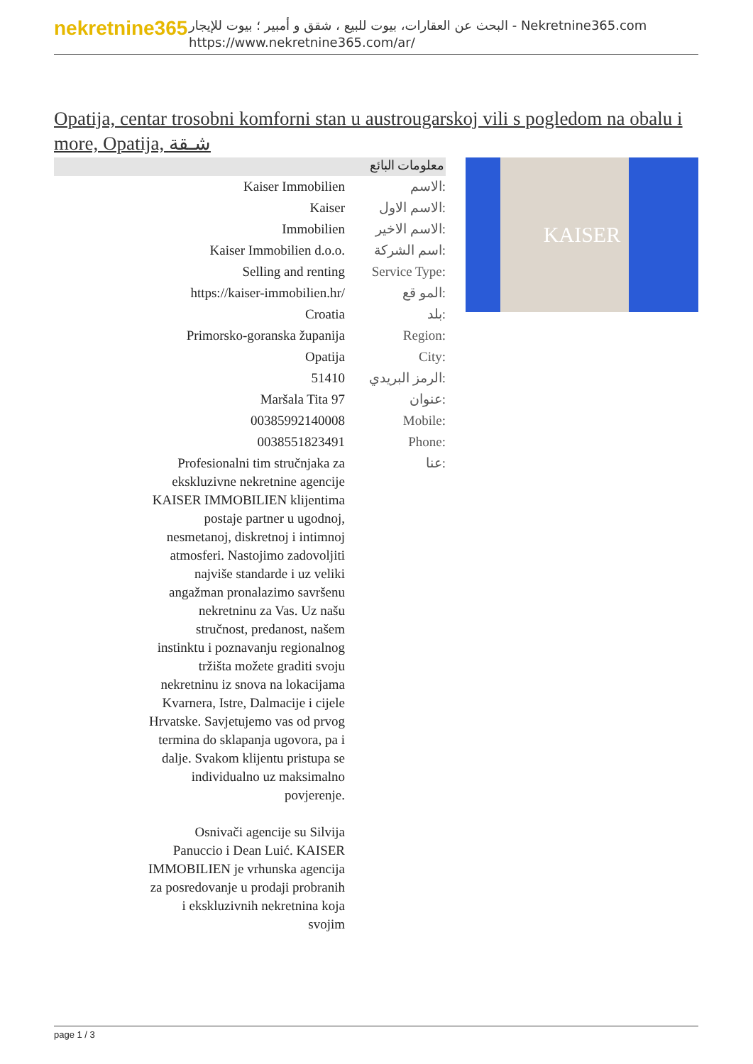nekretnine365
البحث عن العقارات، بيوت للبيع ، شقق و أمبير ؛ بيوت للإيجار - Nekretnine365.com
https://www.nekretnine365.com/ar/
Opatija, centar trosobni komforni stan u austrougarskoj vili s pogledom na obalu i more, Opatija, شـقة
معلومات البائع
| Kaiser Immobilien | الاسم: |
| Kaiser | الاسم الاول: |
| Immobilien | الاسم الاخير: |
| Kaiser Immobilien d.o.o. | اسم الشركة: |
| Selling and renting | Service Type: |
| https://kaiser-immobilien.hr/ | المو قع: |
| Croatia | بلد: |
| Primorsko-goranska županija | Region: |
| Opatija | City: |
| 51410 | الرمز البريدي: |
| Maršala Tita 97 | عنوان: |
| 00385992140008 | Mobile: |
| 0038551823491 | Phone: |
| Profesionalni tim stručnjaka za ekskluzivne nekretnine agencije KAISER IMMOBILIEN klijentima postaje partner u ugodnoj, nesmetanoj, diskretnoj i intimnoj atmosferi. Nastojimo zadovoljiti najviše standarde i uz veliki angažman pronalazimo savršenu nekretninu za Vas. Uz našu stručnost, predanost, našem instinktu i poznavanju regionalnog tržišta možete graditi svoju nekretninu iz snova na lokacijama Kvarnera, Istre, Dalmacije i cijele Hrvatske. Savjetujemo vas od prvog termina do sklapanja ugovora, pa i dalje. Svakom klijentu pristupa se individualno uz maksimalno povjerenje. Osnivači agencije su Silvija Panuccio i Dean Luić. KAISER IMMOBILIEN je vrhunska agencija za posredovanje u prodaji probranih i ekskluzivnih nekretnina koja svojim | عنا: |
KAISER
page 1 / 3